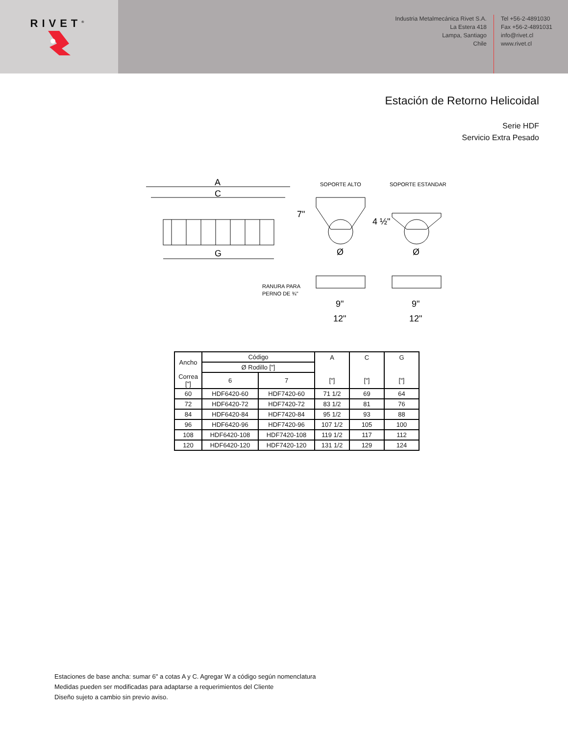RIVET<sup>®</sup>
Industria Metalmecánica Rivet S.A.
La Estera 418
Lampa, Santiago
Chile
Tel +56-2-4891030
Fax +56-2-4891031
info@rivet.cl
www.rivet.cl
Estación de Retorno Helicoidal
Serie HDF
Servicio Extra Pesado
A
C
G
SOPORTE ALTO
SOPORTE ESTANDAR
7"
Ø
4 ½"
Ø
RANURA PARA
PERNO DE ¾"
9"
12"
9"
12"
| Ancho | Código | | A | C | G |
| | Ø Rodillo ["] | | | | |
| Correa ["] | 6 | 7 | ["] | ["] | ["] |
| 60 | HDF6420-60 | HDF7420-60 | 71 1/2 | 69 | 64 |
| 72 | HDF6420-72 | HDF7420-72 | 83 1/2 | 81 | 76 |
| 84 | HDF6420-84 | HDF7420-84 | 95 1/2 | 93 | 88 |
| 96 | HDF6420-96 | HDF7420-96 | 107 1/2 | 105 | 100 |
| 108 | HDF6420-108 | HDF7420-108 | 119 1/2 | 117 | 112 |
| 120 | HDF6420-120 | HDF7420-120 | 131 1/2 | 129 | 124 |
Estaciones de base ancha: sumar 6" a cotas A y C. Agregar W a código según nomenclatura
Medidas pueden ser modificadas para adaptarse a requerimientos del Cliente
Diseño sujeto a cambio sin previo aviso.